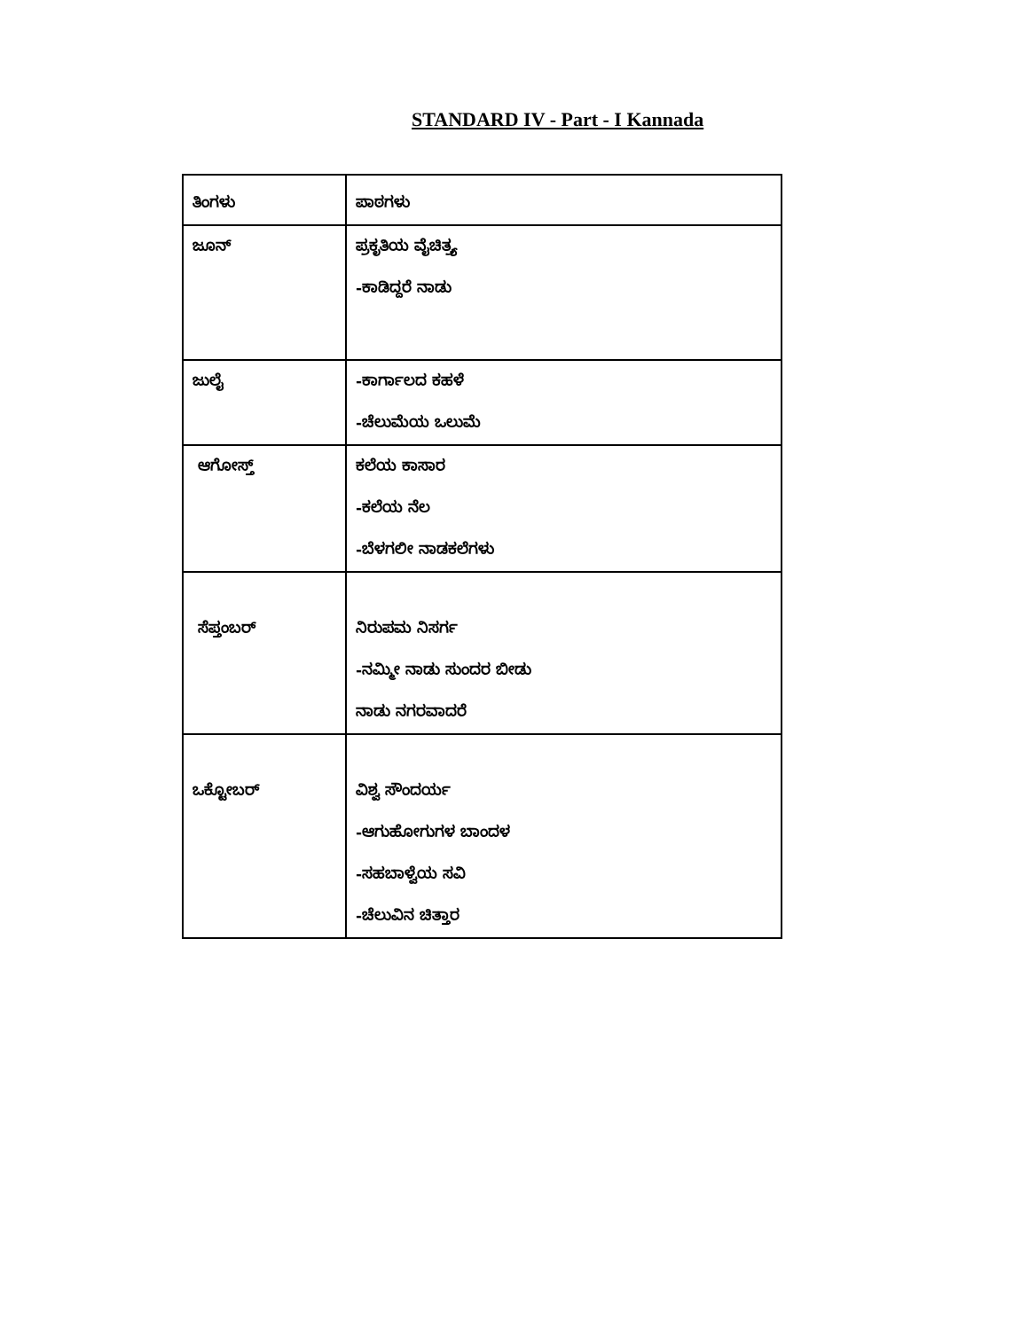STANDARD IV - Part - I Kannada
| ತಿಂಗಳು | ಪಾಠಗಳು |
| ಜೂನ್ | ಪ್ರಕೃತಿಯ ವೈಚಿತ್ರ್ಯ -ಕಾಡಿದ್ದರೆ ನಾಡು |
| ಜುಲೈ | -ಕಾರ್ಗಾಲದ ಕಹಳೆ -ಚೆಲುಮೆಯ ಒಲುಮೆ |
| ಆಗೋಸ್ತ್ | ಕಲೆಯ ಕಾಸಾರ -ಕಲೆಯ ನೆಲ -ಬೆಳಗಲೀ ನಾಡಕಲೆಗಳು |
| ಸೆಪ್ತಂಬರ್ | ನಿರುಪಮ ನಿಸರ್ಗ -ನಮ್ಮೀ ನಾಡು ಸುಂದರ ಬೀಡು ನಾಡು ನಗರವಾದರೆ |
| ಒಕ್ಟೋಬರ್ | ವಿಶ್ವ ಸೌಂದರ್ಯ -ಆಗುಹೋಗುಗಳ ಬಾಂದಳ -ಸಹಬಾಳ್ವೆಯ ಸವಿ -ಚೆಲುವಿನ ಚಿತ್ತಾರ |